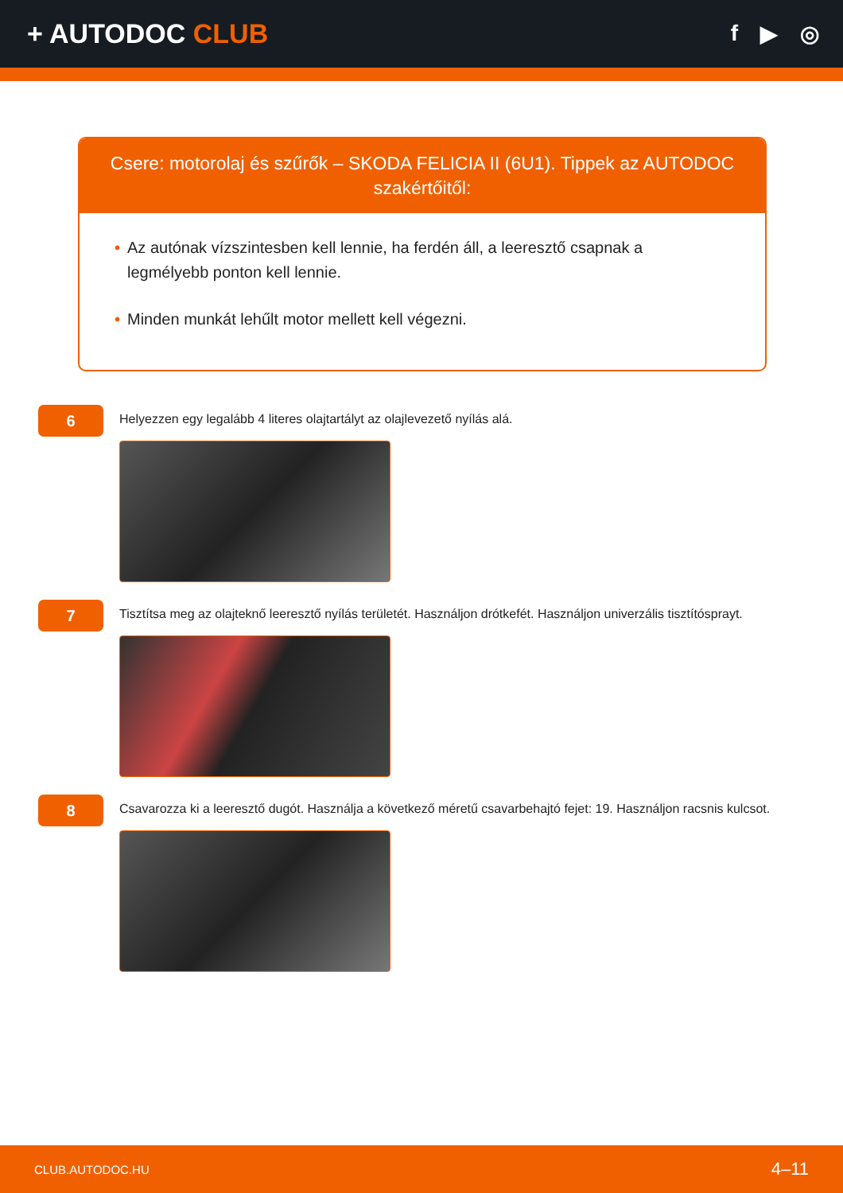+ AUTODOC CLUB
f ▶ ◎
Csere: motorolaj és szűrők – SKODA FELICIA II (6U1). Tippek az AUTODOC szakértőitől:
• Az autónak vízszintesben kell lennie, ha ferdén áll, a leeresztő csapnak a legmélyebb ponton kell lennie.
• Minden munkát lehűlt motor mellett kell végezni.
6
Helyezzen egy legalább 4 literes olajtartályt az olajlevezető nyílás alá.
7
Tisztítsa meg az olajteknő leeresztő nyílás területét. Használjon drótkefét. Használjon univerzális tisztítósprayt.
8
Csavarozza ki a leeresztő dugót. Használja a következő méretű csavarbehajtó fejet: 19. Használjon racsnis kulcsot.
CLUB.AUTODOC.HU 4–11